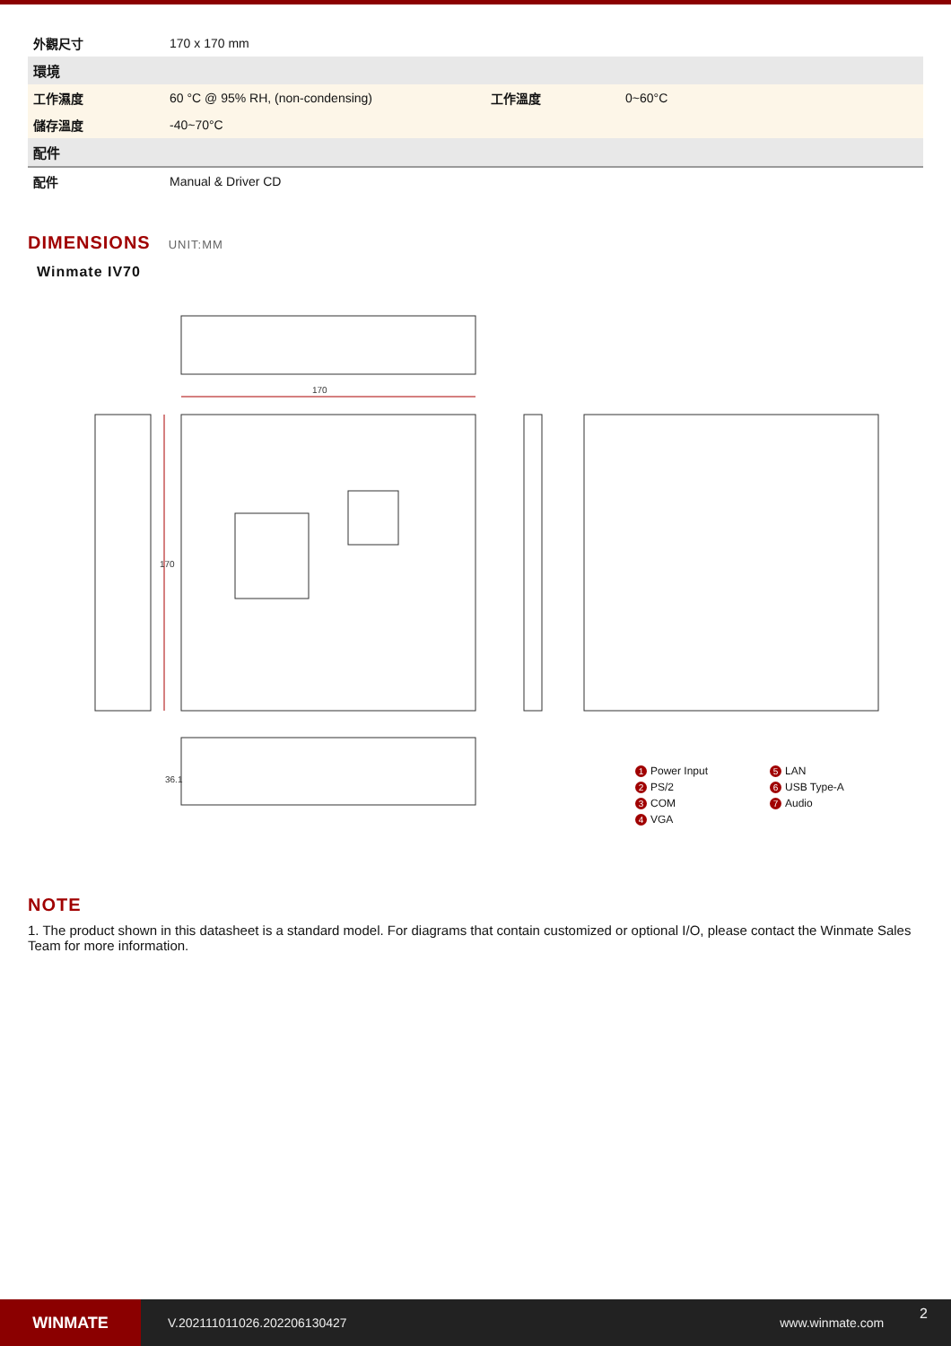| 外觀尺寸 | 170 x 170 mm | | |
| 環境 | | | |
| 工作濕度 | 60 °C @ 95% RH, (non-condensing) | 工作溫度 | 0~60°C |
| 儲存溫度 | -40~70°C | | |
| 配件 | | | |
| 配件 | Manual & Driver CD | | |
DIMENSIONS UNIT:MM
Winmate IV70
170
170
36.1
1 Power Input
5 LAN
2 PS/2
6 USB Type-A
3 COM
7 Audio
4 VGA
NOTE
1. The product shown in this datasheet is a standard model. For diagrams that contain customized or optional I/O, please contact the Winmate Sales Team for more information.
WINMATE
V.202111011026.202206130427 www.winmate.com 2